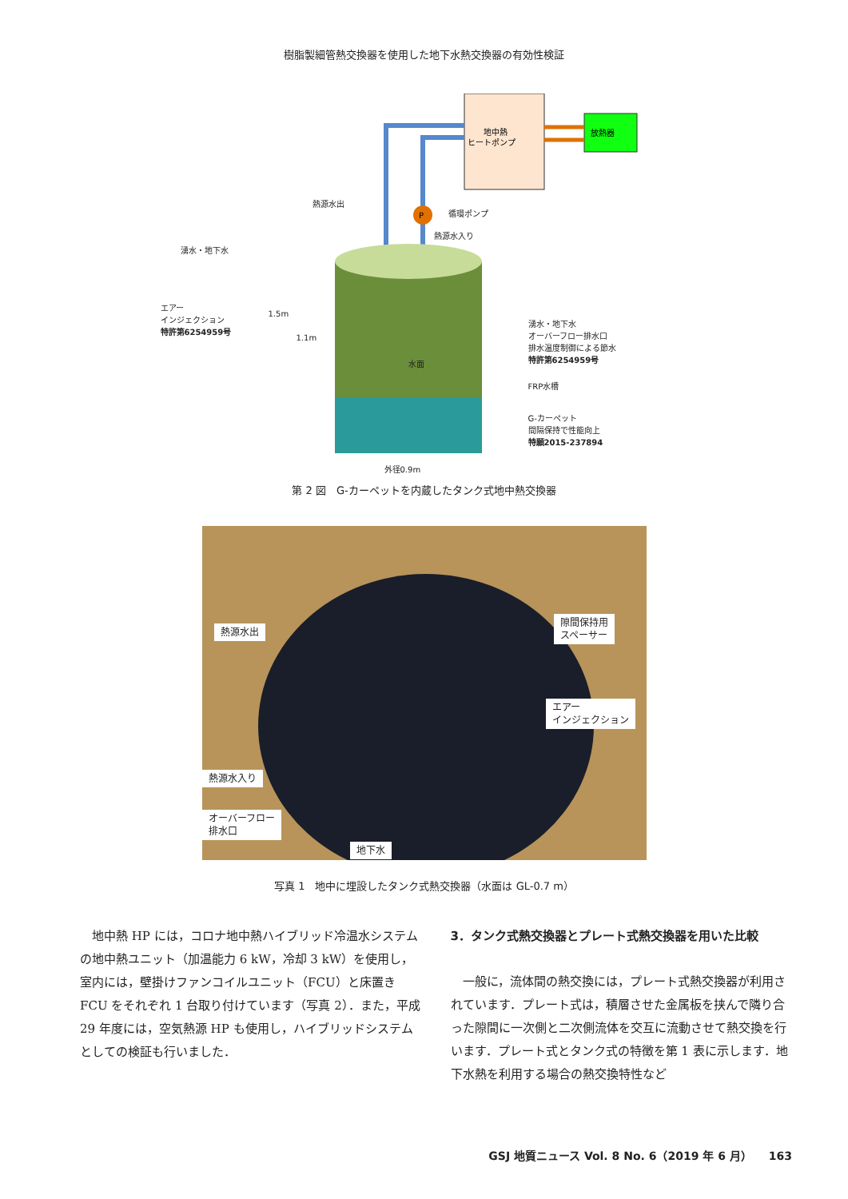樹脂製細管熱交換器を使用した地下水熱交換器の有効性検証
P
地中熱
ヒートポンプ
放熱器
熱源水出
循環ポンプ
熱源水入り
湧水・地下水
エアー
インジェクション
特許第6254959号 湧水・地下水
オーバーフロー排水口
排水温度制御による節水
特許第6254959号
水面
FRP水槽
G-カーペット
間隔保持で性能向上
特願2015-237894
1.5m
1.1m
外径0.9m
第 2 図　G-カーペットを内蔵したタンク式地中熱交換器
熱源水出
隙間保持用
スペーサー
エアー
インジェクション
熱源水入り
オーバーフロー
排水口
地下水
写真 1　地中に埋設したタンク式熱交換器（水面は GL-0.7 m）
　地中熱 HP には，コロナ地中熱ハイブリッド冷温水システムの地中熱ユニット（加温能力 6 kW，冷却 3 kW）を使用し，室内には，壁掛けファンコイルユニット（FCU）と床置き FCU をそれぞれ 1 台取り付けています（写真 2）．また，平成 29 年度には，空気熱源 HP も使用し，ハイブリッドシステムとしての検証も行いました．
3．タンク式熱交換器とプレート式熱交換器を用いた比較
　一般に，流体間の熱交換には，プレート式熱交換器が利用されています．プレート式は，積層させた金属板を挟んで隣り合った隙間に一次側と二次側流体を交互に流動させて熱交換を行います．プレート式とタンク式の特徴を第 1 表に示します．地下水熱を利用する場合の熱交換特性など
GSJ 地質ニュース Vol. 8 No. 6（2019 年 6 月）　　163